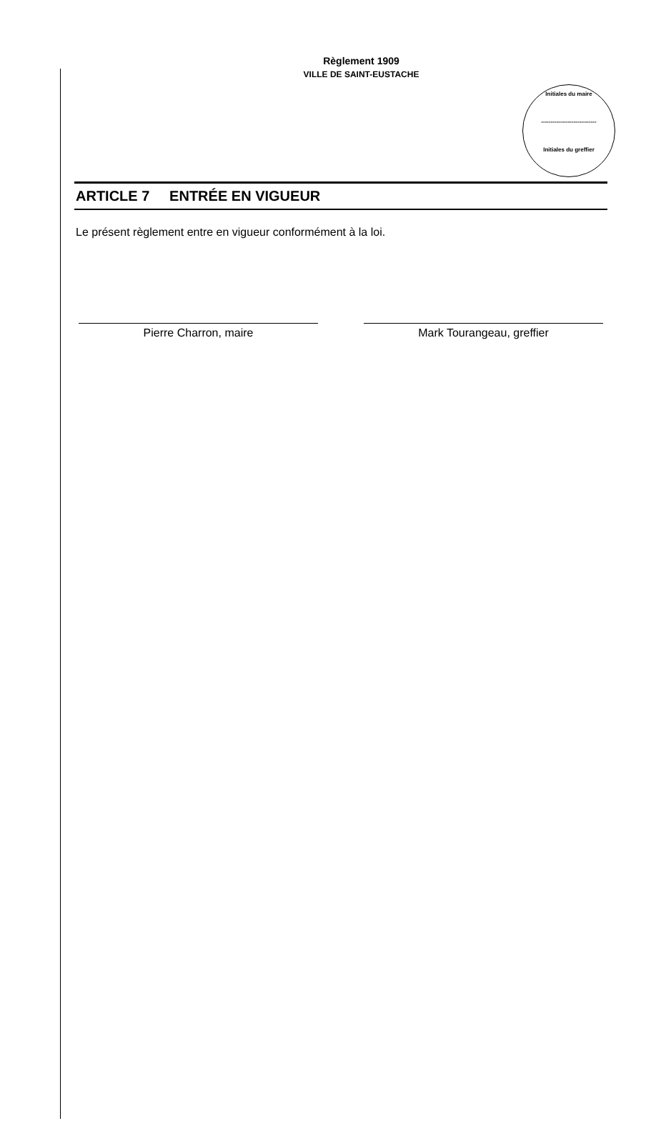Règlement 1909
VILLE DE SAINT-EUSTACHE
Initiales du maire
-----------------------------
Initiales du greffier
ARTICLE 7 ENTRÉE EN VIGUEUR
Le présent règlement entre en vigueur conformément à la loi.
Pierre Charron, maire Mark Tourangeau, greffier